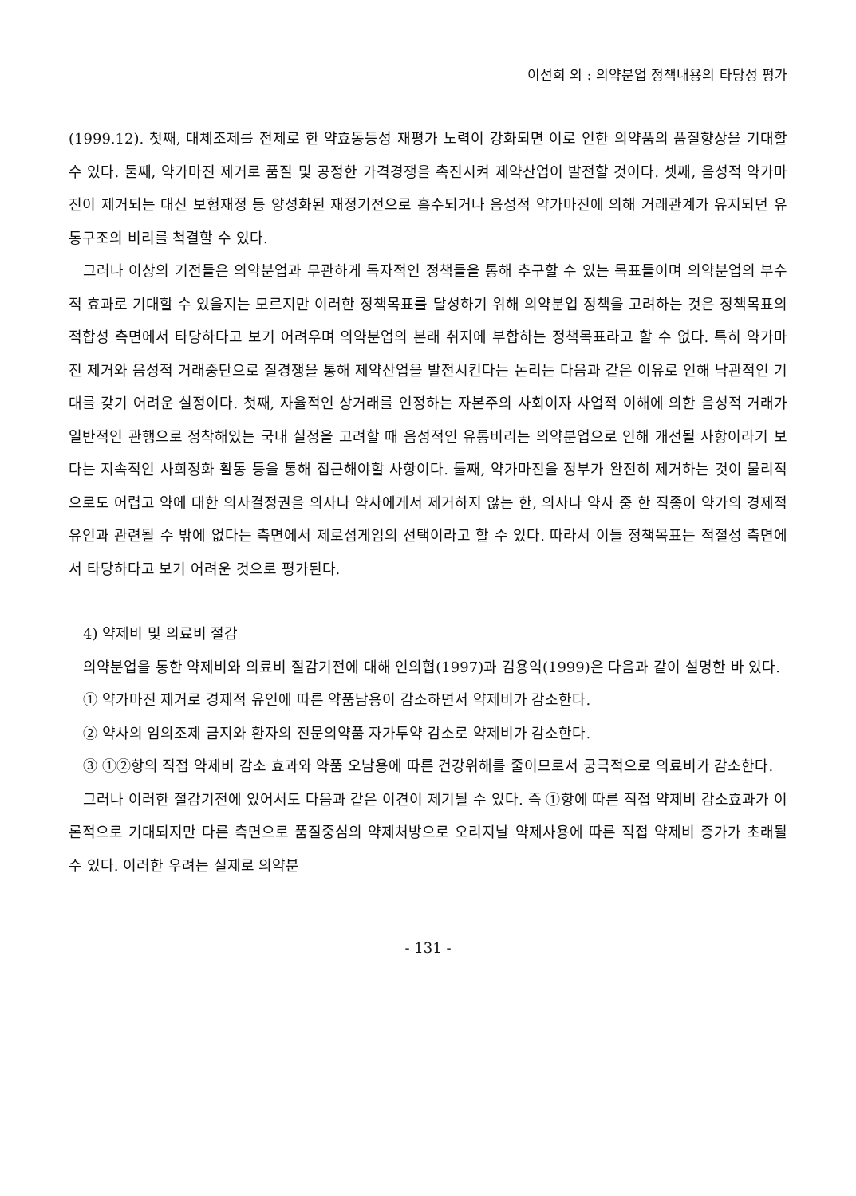이선희 외 : 의약분업 정책내용의 타당성 평가
(1999.12). 첫째, 대체조제를 전제로 한 약효동등성 재평가 노력이 강화되면 이로 인한 의약품의 품질향상을 기대할 수 있다. 둘째, 약가마진 제거로 품질 및 공정한 가격경쟁을 촉진시켜 제약산업이 발전할 것이다. 셋째, 음성적 약가마진이 제거되는 대신 보험재정 등 양성화된 재정기전으로 흡수되거나 음성적 약가마진에 의해 거래관계가 유지되던 유통구조의 비리를 척결할 수 있다.
그러나 이상의 기전들은 의약분업과 무관하게 독자적인 정책들을 통해 추구할 수 있는 목표들이며 의약분업의 부수적 효과로 기대할 수 있을지는 모르지만 이러한 정책목표를 달성하기 위해 의약분업 정책을 고려하는 것은 정책목표의 적합성 측면에서 타당하다고 보기 어려우며 의약분업의 본래 취지에 부합하는 정책목표라고 할 수 없다. 특히 약가마진 제거와 음성적 거래중단으로 질경쟁을 통해 제약산업을 발전시킨다는 논리는 다음과 같은 이유로 인해 낙관적인 기대를 갖기 어려운 실정이다. 첫째, 자율적인 상거래를 인정하는 자본주의 사회이자 사업적 이해에 의한 음성적 거래가 일반적인 관행으로 정착해있는 국내 실정을 고려할 때 음성적인 유통비리는 의약분업으로 인해 개선될 사항이라기 보다는 지속적인 사회정화 활동 등을 통해 접근해야할 사항이다. 둘째, 약가마진을 정부가 완전히 제거하는 것이 물리적으로도 어렵고 약에 대한 의사결정권을 의사나 약사에게서 제거하지 않는 한, 의사나 약사 중 한 직종이 약가의 경제적 유인과 관련될 수 밖에 없다는 측면에서 제로섬게임의 선택이라고 할 수 있다. 따라서 이들 정책목표는 적절성 측면에서 타당하다고 보기 어려운 것으로 평가된다.
4) 약제비 및 의료비 절감
의약분업을 통한 약제비와 의료비 절감기전에 대해 인의협(1997)과 김용익(1999)은 다음과 같이 설명한 바 있다.
① 약가마진 제거로 경제적 유인에 따른 약품남용이 감소하면서 약제비가 감소한다.
② 약사의 임의조제 금지와 환자의 전문의약품 자가투약 감소로 약제비가 감소한다.
③ ①②항의 직접 약제비 감소 효과와 약품 오남용에 따른 건강위해를 줄이므로서 궁극적으로 의료비가 감소한다.
그러나 이러한 절감기전에 있어서도 다음과 같은 이견이 제기될 수 있다. 즉 ①항에 따른 직접 약제비 감소효과가 이론적으로 기대되지만 다른 측면으로 품질중심의 약제처방으로 오리지날 약제사용에 따른 직접 약제비 증가가 초래될 수 있다. 이러한 우려는 실제로 의약분
- 131 -